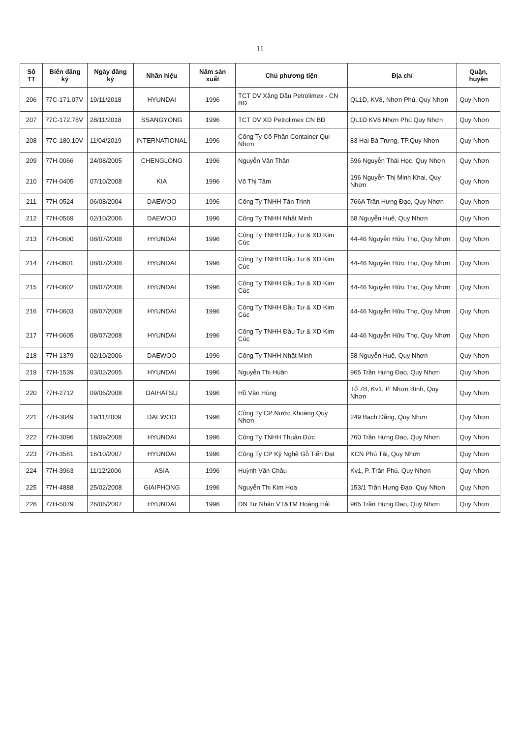11
| Số TT | Biển đăng ký | Ngày đăng ký | Nhãn hiệu | Năm sản xuất | Chủ phương tiện | Địa chỉ | Quận, huyện |
| --- | --- | --- | --- | --- | --- | --- | --- |
| 206 | 77C-171.07V | 19/11/2018 | HYUNDAI | 1996 | TCT DV Xăng Dầu Petrolimex - CN BĐ | QL1D, KV8, Nhơn Phú, Quy Nhơn | Quy Nhơn |
| 207 | 77C-172.78V | 28/11/2018 | SSANGYONG | 1996 | TCT DV XD Petrolimex CN BĐ | QL1D KV8 Nhơn Phú Quy Nhơn | Quy Nhơn |
| 208 | 77C-180.10V | 11/04/2019 | INTERNATIONAL | 1996 | Công Ty Cổ Phần Container Qui Nhơn | 83 Hai Bà Trưng, TP.Quy Nhơn | Quy Nhơn |
| 209 | 77H-0066 | 24/08/2005 | CHENGLONG | 1996 | Nguyễn Văn Thân | 596 Nguyễn Thái Học, Quy Nhơn | Quy Nhơn |
| 210 | 77H-0405 | 07/10/2008 | KIA | 1996 | Võ Thị Tâm | 196 Nguyễn Thị Minh Khai, Quy Nhơn | Quy Nhơn |
| 211 | 77H-0524 | 06/08/2004 | DAEWOO | 1996 | Công Ty TNHH Tân Trình | 766A Trần Hưng Đạo, Quy Nhơn | Quy Nhơn |
| 212 | 77H-0569 | 02/10/2006 | DAEWOO | 1996 | Công Ty TNHH Nhật Minh | 58 Nguyễn Huệ, Quy Nhơn | Quy Nhơn |
| 213 | 77H-0600 | 08/07/2008 | HYUNDAI | 1996 | Công Ty TNHH Đầu Tư & XD Kim Cúc | 44-46 Nguyễn Hữu Thọ, Quy Nhơn | Quy Nhơn |
| 214 | 77H-0601 | 08/07/2008 | HYUNDAI | 1996 | Công Ty TNHH Đầu Tư & XD Kim Cúc | 44-46 Nguyễn Hữu Thọ, Quy Nhơn | Quy Nhơn |
| 215 | 77H-0602 | 08/07/2008 | HYUNDAI | 1996 | Công Ty TNHH Đầu Tư & XD Kim Cúc | 44-46 Nguyễn Hữu Thọ, Quy Nhơn | Quy Nhơn |
| 216 | 77H-0603 | 08/07/2008 | HYUNDAI | 1996 | Công Ty TNHH Đầu Tư & XD Kim Cúc | 44-46 Nguyễn Hữu Thọ, Quy Nhơn | Quy Nhơn |
| 217 | 77H-0605 | 08/07/2008 | HYUNDAI | 1996 | Công Ty TNHH Đầu Tư & XD Kim Cúc | 44-46 Nguyễn Hữu Thọ, Quy Nhơn | Quy Nhơn |
| 218 | 77H-1379 | 02/10/2006 | DAEWOO | 1996 | Công Ty TNHH Nhật Minh | 58 Nguyễn Huệ, Quy Nhơn | Quy Nhơn |
| 219 | 77H-1539 | 03/02/2005 | HYUNDAI | 1996 | Nguyễn Thị Huân | 965 Trần Hưng Đạo, Quy Nhơn | Quy Nhơn |
| 220 | 77H-2712 | 09/06/2008 | DAIHATSU | 1996 | Hồ Văn Hùng | Tổ 7B, Kv1, P. Nhơn Bình, Quy Nhơn | Quy Nhơn |
| 221 | 77H-3049 | 19/11/2009 | DAEWOO | 1996 | Công Ty CP Nước Khoáng Quy Nhơn | 249 Bạch Đằng, Quy Nhơn | Quy Nhơn |
| 222 | 77H-3096 | 18/09/2008 | HYUNDAI | 1996 | Công Ty TNHH Thuận Đức | 760 Trần Hưng Đạo, Quy Nhơn | Quy Nhơn |
| 223 | 77H-3561 | 16/10/2007 | HYUNDAI | 1996 | Công Ty CP Kỹ Nghệ Gỗ Tiến Đạt | KCN Phú Tài, Quy Nhơn | Quy Nhơn |
| 224 | 77H-3963 | 11/12/2006 | ASIA | 1996 | Huỳnh Văn Châu | Kv1, P. Trần Phú, Quy Nhơn | Quy Nhơn |
| 225 | 77H-4888 | 25/02/2008 | GIAIPHONG | 1996 | Nguyễn Thị Kim Hoa | 153/1 Trần Hưng Đạo, Quy Nhơn | Quy Nhơn |
| 226 | 77H-5079 | 26/06/2007 | HYUNDAI | 1996 | DN Tư Nhân VT&TM Hoàng Hải | 965 Trần Hưng Đạo, Quy Nhơn | Quy Nhơn |